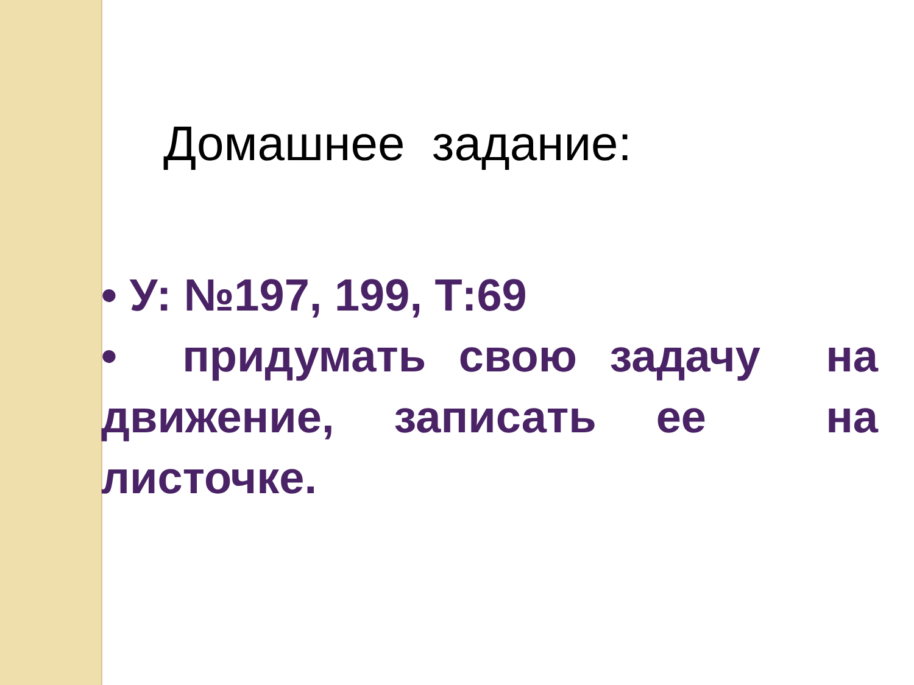Домашнее задание:
• У: №197, 199, Т:69
• придумать свою задачу на движение, записать ее на листочке.